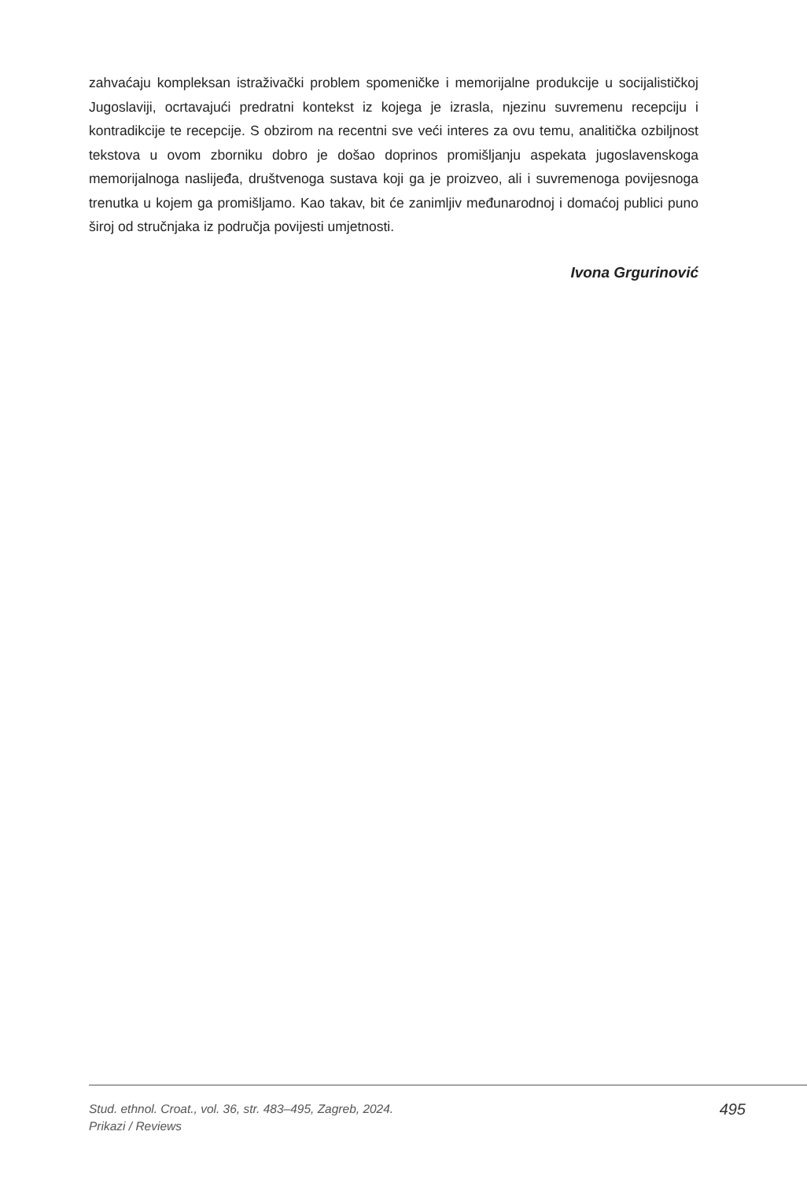zahvaćaju kompleksan istraživački problem spomeničke i memorijalne produkcije u socijalističkoj Jugoslaviji, ocrtavajući predratni kontekst iz kojega je izrasla, njezinu suvremenu recepciju i kontradikcije te recepcije. S obzirom na recentni sve veći interes za ovu temu, analitička ozbiljnost tekstova u ovom zborniku dobro je došao doprinos promišljanju aspekata jugoslavenskoga memorijalnoga naslijeđa, društvenoga sustava koji ga je proizveo, ali i suvremenoga povijesnoga trenutka u kojem ga promišljamo. Kao takav, bit će zanimljiv međunarodnoj i domaćoj publici puno široj od stručnjaka iz područja povijesti umjetnosti.
Ivona Grgurinović
Stud. ethnol. Croat., vol. 36, str. 483–495, Zagreb, 2024.
Prikazi / Reviews
495